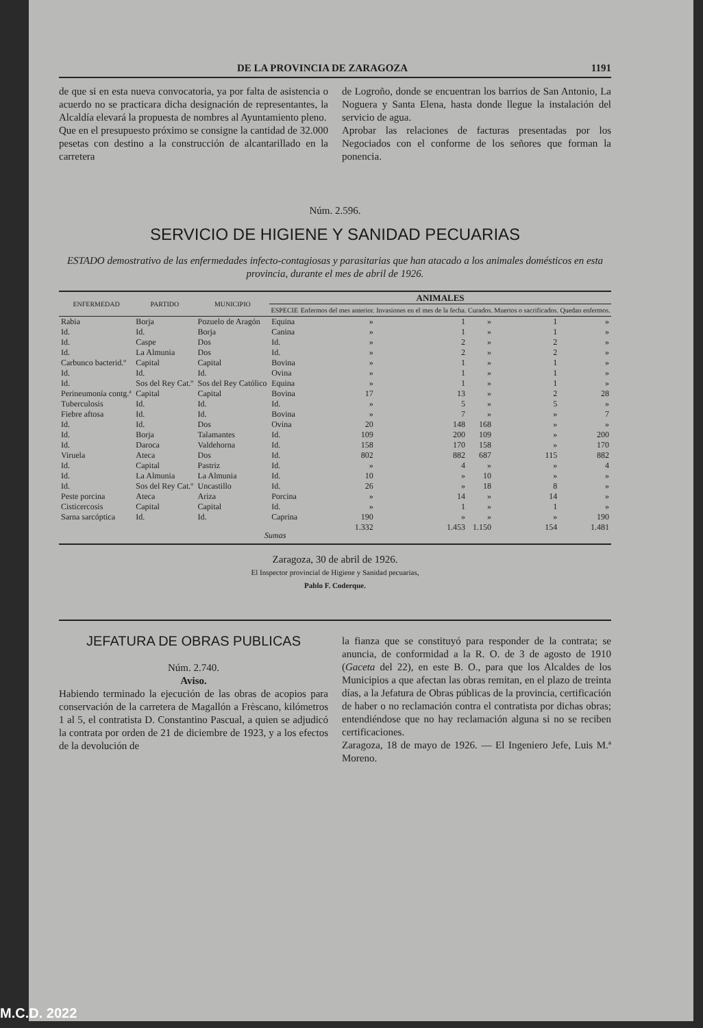DE LA PROVINCIA DE ZARAGOZA 1191
de que si en esta nueva convocatoria, ya por falta de asistencia o acuerdo no se practicara dicha designación de representantes, la Alcaldía elevará la propuesta de nombres al Ayuntamiento pleno.
Que en el presupuesto próximo se consigne la cantidad de 32.000 pesetas con destino a la construcción de alcantarillado en la carretera
de Logroño, donde se encuentran los barrios de San Antonio, La Noguera y Santa Elena, hasta donde llegue la instalación del servicio de agua.
Aprobar las relaciones de facturas presentadas por los Negociados con el conforme de los señores que forman la ponencia.
Núm. 2.596.
SERVICIO DE HIGIENE Y SANIDAD PECUARIAS
ESTADO demostrativo de las enfermedades infecto-contagiosas y parasitarias que han atacado a los animales domésticos en esta provincia, durante el mes de abril de 1926.
| ENFERMEDAD | PARTIDO | MUNICIPIO | ANIMALES | | | | | |
| --- | --- | --- | --- | --- | --- | --- | --- | --- |
| | | | ESPECIE | Enfermos del mes anterior. | Invasiones en el mes de la fecha. | Curados. | Muertos o sacrificados. | Quedan enfermos. |
| Rabia | Borja | Pozuelo de Aragón | Equina | » | 1 | » | 1 | » |
| Id. | Id. | Borja | Canina | » | 1 | » | 1 | » |
| Id. | Caspe | Dos | Id. | » | 2 | » | 2 | » |
| Id. | La Almunia | Dos | Id. | » | 2 | » | 2 | » |
| Carbunco bacterid.º | Capital | Capital | Bovina | » | 1 | » | 1 | » |
| Id. | Id. | Id. | Ovina | » | 1 | » | 1 | » |
| Id. | Sos del Rey Cat.º | Sos del Rey Católico | Equina | » | 1 | » | 1 | » |
| Perineumonía contg.ª | Capital | Capital | Bovina | 17 | 13 | » | 2 | 28 |
| Tuberculosis | Id. | Id. | Id. | » | 5 | » | 5 | » |
| Fiebre aftosa | Id. | Id. | Bovina | » | 7 | » | » | 7 |
| Id. | Id. | Dos | Ovina | 20 | 148 | 168 | » | » |
| Id. | Borja | Talamantes | Id. | 109 | 200 | 109 | » | 200 |
| Id. | Daroca | Valdehorna | Id. | 158 | 170 | 158 | » | 170 |
| Viruela | Ateca | Dos | Id. | 802 | 882 | 687 | 115 | 882 |
| Id. | Capital | Pastriz | Id. | » | 4 | » | » | 4 |
| Id. | La Almunia | La Almunia | Id. | 10 | » | 10 | » | » |
| Id. | Sos del Rey Cat.º | Uncastillo | Id. | 26 | » | 18 | 8 | » |
| Peste porcina | Ateca | Ariza | Porcina | » | 14 | » | 14 | » |
| Cisticercosis | Capital | Capital | Id. | » | 1 | » | 1 | » |
| Sarna sarcóptica | Id. | Id. | Caprina | 190 | » | » | » | 190 |
| Sumas | | | | 1.332 | 1.453 | 1.150 | 154 | 1.481 |
Zaragoza, 30 de abril de 1926.
El Inspector provincial de Higiene y Sanidad pecuarias,
Pablo F. Coderque.
JEFATURA DE OBRAS PUBLICAS
Núm. 2.740.
Aviso.
Habiendo terminado la ejecución de las obras de acopios para conservación de la carretera de Magallón a Frèscano, kilómetros 1 al 5, el contratista D. Constantino Pascual, a quien se adjudicó la contrata por orden de 21 de diciembre de 1923, y a los efectos de la devolución de
la fianza que se constituyó para responder de la contrata; se anuncia, de conformidad a la R. O. de 3 de agosto de 1910 (Gaceta del 22), en este B. O., para que los Alcaldes de los Municipios a que afectan las obras remitan, en el plazo de treinta días, a la Jefatura de Obras públicas de la provincia, certificación de haber o no reclamación contra el contratista por dichas obras; entendiéndose que no hay reclamación alguna si no se reciben certificaciones.
Zaragoza, 18 de mayo de 1926. — El Ingeniero Jefe, Luis M.ª Moreno.
M.C.D. 2022